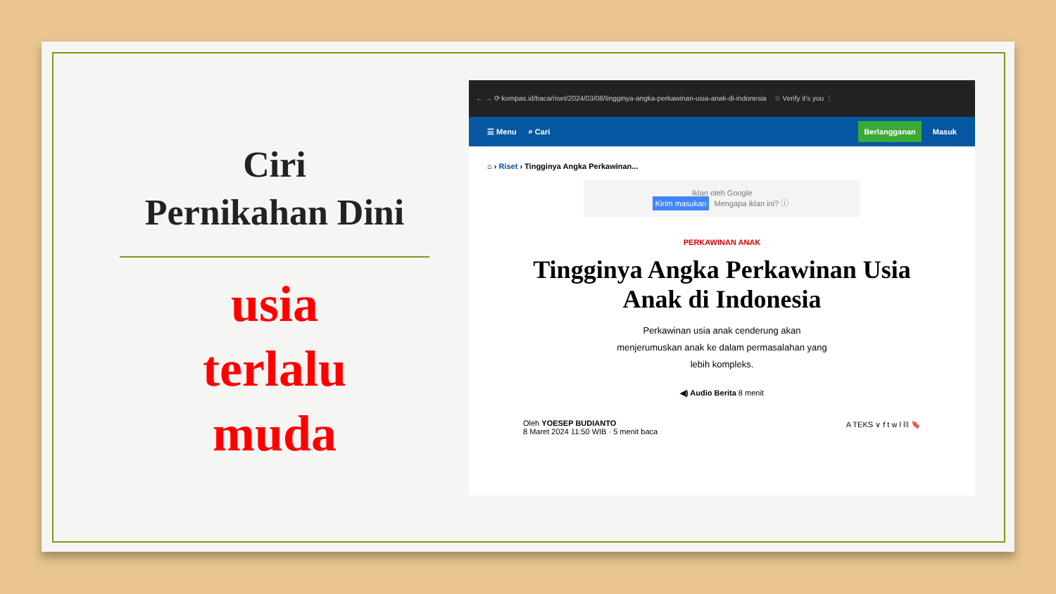Ciri
Pernikahan Dini
usia
terlalu
muda
← → ⟳ kompas.id/baca/riset/2024/03/08/tingginya-angka-perkawinan-usia-anak-di-indonesia ☆ Verify it's you ⋮
☰ Menu ⌕ Cari Berlangganan Masuk
⌂ › Riset › Tingginya Angka Perkawinan...
Iklan oleh Google
Kirim masukan Mengapa iklan ini? ⓘ
PERKAWINAN ANAK
Tingginya Angka Perkawinan Usia Anak di Indonesia
Perkawinan usia anak cenderung akan menjerumuskan anak ke dalam permasalahan yang lebih kompleks.
◀) Audio Berita 8 menit
Oleh YOESEP BUDIANTO
8 Maret 2024 11:50 WIB · 5 menit baca
A TEKS ∨ f t w l ⛓ 🔖